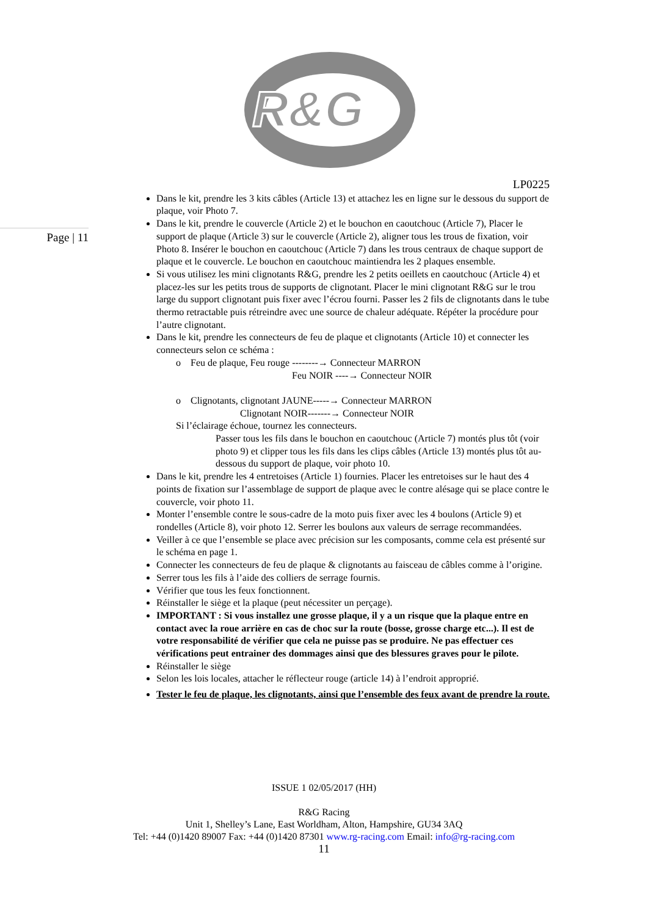R&G
Page | 11
LP0225
Dans le kit, prendre les 3 kits câbles (Article 13) et attachez les en ligne sur le dessous du support de plaque, voir Photo 7.
Dans le kit, prendre le couvercle (Article 2) et le bouchon en caoutchouc (Article 7), Placer le support de plaque (Article 3) sur le couvercle (Article 2), aligner tous les trous de fixation, voir Photo 8. Insérer le bouchon en caoutchouc (Article 7) dans les trous centraux de chaque support de plaque et le couvercle. Le bouchon en caoutchouc maintiendra les 2 plaques ensemble.
Si vous utilisez les mini clignotants R&G, prendre les 2 petits oeillets en caoutchouc (Article 4) et placez-les sur les petits trous de supports de clignotant. Placer le mini clignotant R&G sur le trou large du support clignotant puis fixer avec l’écrou fourni. Passer les 2 fils de clignotants dans le tube thermo retractable puis rétreindre avec une source de chaleur adéquate. Répéter la procédure pour l’autre clignotant.
Dans le kit, prendre les connecteurs de feu de plaque et clignotants (Article 10) et connecter les connecteurs selon ce schéma :
o Feu de plaque, Feu rouge --------→ Connecteur MARRON
Feu NOIR ----→ Connecteur NOIR
o Clignotants, clignotant JAUNE-----→ Connecteur MARRON
Clignotant NOIR-------→ Connecteur NOIR
Si l’éclairage échoue, tournez les connecteurs.
Passer tous les fils dans le bouchon en caoutchouc (Article 7) montés plus tôt (voir photo 9) et clipper tous les fils dans les clips câbles (Article 13) montés plus tôt au-dessous du support de plaque, voir photo 10.
Dans le kit, prendre les 4 entretoises (Article 1) fournies. Placer les entretoises sur le haut des 4 points de fixation sur l’assemblage de support de plaque avec le contre alésage qui se place contre le couvercle, voir photo 11.
Monter l’ensemble contre le sous-cadre de la moto puis fixer avec les 4 boulons (Article 9) et rondelles (Article 8), voir photo 12. Serrer les boulons aux valeurs de serrage recommandées.
Veiller à ce que l’ensemble se place avec précision sur les composants, comme cela est présenté sur le schéma en page 1.
Connecter les connecteurs de feu de plaque & clignotants au faisceau de câbles comme à l’origine.
Serrer tous les fils à l’aide des colliers de serrage fournis.
Vérifier que tous les feux fonctionnent.
Réinstaller le siège et la plaque (peut nécessiter un perçage).
IMPORTANT : Si vous installez une grosse plaque, il y a un risque que la plaque entre en contact avec la roue arrière en cas de choc sur la route (bosse, grosse charge etc...). Il est de votre responsabilité de vérifier que cela ne puisse pas se produire. Ne pas effectuer ces vérifications peut entrainer des dommages ainsi que des blessures graves pour le pilote.
Réinstaller le siège
Selon les lois locales, attacher le réflecteur rouge (article 14) à l’endroit approprié.
Tester le feu de plaque, les clignotants, ainsi que l’ensemble des feux avant de prendre la route.
ISSUE 1 02/05/2017 (HH)
R&G Racing
Unit 1, Shelley’s Lane, East Worldham, Alton, Hampshire, GU34 3AQ
Tel: +44 (0)1420 89007 Fax: +44 (0)1420 87301 www.rg-racing.com Email: info@rg-racing.com
11